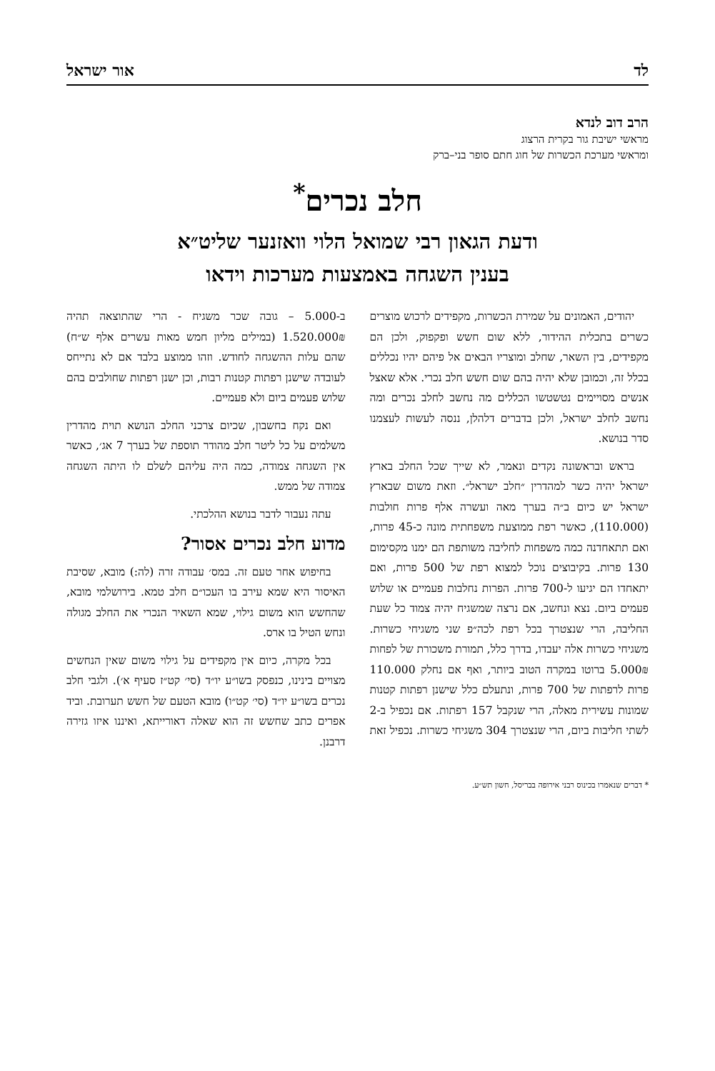לד אור ישראל
הרב דוב לנדא
מראשי ישיבת גור בקרית הרצוג
ומראשי מערכת הכשרות של חוג חתם סופר בני–ברק
חלב נכרים<sup>*</sup>
ודעת הגאון רבי שמואל הלוי וואזנער שליט״א
בענין השגחה באמצעות מערכות וידאו
יהודים, האמונים על שמירת הכשרות, מקפידים לרכוש מוצרים כשרים בתכלית ההידור, ללא שום חשש ופקפוק, ולכן הם מקפידים, בין השאר, שחלב ומוצריו הבאים אל פיהם יהיו נכללים בכלל זה, וכמובן שלא יהיה בהם שום חשש חלב נכרי. אלא שאצל אנשים מסויימים נטשטשו הכללים מה נחשב לחלב נכרים ומה נחשב לחלב ישראל, ולכן בדברים דלהלן, ננסה לעשות לעצמנו סדר בנושא.
בראש ובראשונה נקדים ונאמר, לא שייך שכל החלב בארץ ישראל יהיה כשר למהדרין ״חלב ישראל״. וזאת משום שבארץ ישראל יש כיום ב״ה בערך מאה ועשרה אלף פרות חולבות (110.000), כאשר רפת ממוצעת משפחתית מונה כ-45 פרות, ואם תתאחדנה כמה משפחות לחליבה משותפת הם ימנו מקסימום 130 פרות. בקיבוצים נוכל למצוא רפת של 500 פרות, ואם יתאחדו הם יגיעו ל-700 פרות. הפרות נחלבות פעמיים או שלוש פעמים ביום. נצא ונחשב, אם נרצה שמשגיח יהיה צמוד כל שעת החליבה, הרי שנצטרך בכל רפת לכה״פ שני משגיחי כשרות. משגיחי כשרות אלה יעבדו, בדרך כלל, תמורת משכורת של לפחות 5.000₪ ברוטו במקרה הטוב ביותר, ואף אם נחלק 110.000 פרות לרפתות של 700 פרות, ונתעלם כלל שישנן רפתות קטנות שמונות עשירית מאלה, הרי שנקבל 157 רפתות. אם נכפיל ב-2 לשתי חליבות ביום, הרי שנצטרך 304 משגיחי כשרות. נכפיל זאת ב-5.000 – גובה שכר משגיח - הרי שהתוצאה תהיה 1.520.000₪ (במילים מליון חמש מאות עשרים אלף ש״ח) שהם עלות ההשגחה לחודש. וזהו ממוצע בלבד אם לא נתייחס לעובדה שישנן רפתות קטנות רבות, וכן ישנן רפתות שחולבים בהם שלוש פעמים ביום ולא פעמיים.
ואם נקח בחשבון, שכיום צרכני החלב הנושא תוית מהדרין משלמים על כל ליטר חלב מהודר תוספת של בערך 7 אג׳, כאשר אין השגחה צמודה, כמה היה עליהם לשלם לו היתה השגחה צמודה של ממש.
עתה נעבור לדבר בנושא ההלכתי.
מדוע חלב נכרים אסור?
בחיפוש אחר טעם זה. במס׳ עבודה זרה (לה:) מובא, שסיבת האיסור היא שמא עירב בו העכו״ם חלב טמא. בירושלמי מובא, שהחשש הוא משום גילוי, שמא השאיר הנכרי את החלב מגולה ונחש הטיל בו ארס.
בכל מקרה, כיום אין מקפידים על גילוי משום שאין הנחשים מצויים בינינו, כנפסק בשו״ע יו״ד (סי׳ קט״ז סעיף א׳). ולגבי חלב נכרים בשו״ע יו״ד (סי׳ קט״ו) מובא הטעם של חשש תערובת. וביד אפרים כתב שחשש זה הוא שאלה דאורייתא, ואיננו איזו גזירה דרבנן.
* דברים שנאמרו בכינוס רבני אירופה בבריסל, חשון תש״ע.